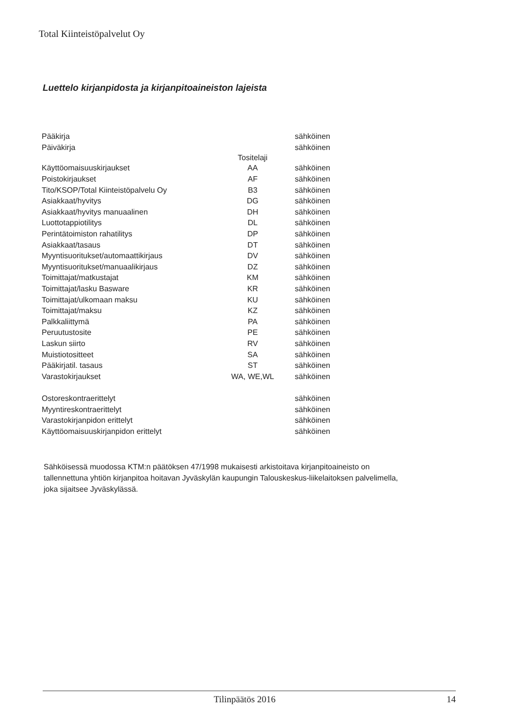Total Kiinteistöpalvelut Oy
Luettelo kirjanpidosta ja kirjanpitoaineiston lajeista
| Pääkirja | | sähköinen |
| Päiväkirja | | sähköinen |
| | Tositelaji | |
| Käyttöomaisuuskirjaukset | AA | sähköinen |
| Poistokirjaukset | AF | sähköinen |
| Tito/KSOP/Total Kiinteistöpalvelu Oy | B3 | sähköinen |
| Asiakkaat/hyvitys | DG | sähköinen |
| Asiakkaat/hyvitys manuaalinen | DH | sähköinen |
| Luottotappiotilitys | DL | sähköinen |
| Perintätoimiston rahatilitys | DP | sähköinen |
| Asiakkaat/tasaus | DT | sähköinen |
| Myyntisuoritukset/automaattikirjaus | DV | sähköinen |
| Myyntisuoritukset/manuaalikirjaus | DZ | sähköinen |
| Toimittajat/matkustajat | KM | sähköinen |
| Toimittajat/lasku Basware | KR | sähköinen |
| Toimittajat/ulkomaan maksu | KU | sähköinen |
| Toimittajat/maksu | KZ | sähköinen |
| Palkkaliittymä | PA | sähköinen |
| Peruutustosite | PE | sähköinen |
| Laskun siirto | RV | sähköinen |
| Muistiotositteet | SA | sähköinen |
| Pääkirjatil. tasaus | ST | sähköinen |
| Varastokirjaukset | WA, WE,WL | sähköinen |
| Ostoreskontraerittelyt | | sähköinen |
| Myyntireskontraerittelyt | | sähköinen |
| Varastokirjanpidon erittelyt | | sähköinen |
| Käyttöomaisuuskirjanpidon erittelyt | | sähköinen |
Sähköisessä muodossa KTM:n päätöksen 47/1998 mukaisesti arkistoitava kirjanpitoaineisto on tallennettuna yhtiön kirjanpitoa hoitavan Jyväskylän kaupungin Talouskeskus-liikelaitoksen palvelimella, joka sijaitsee Jyväskylässä.
Tilinpäätös 2016 14